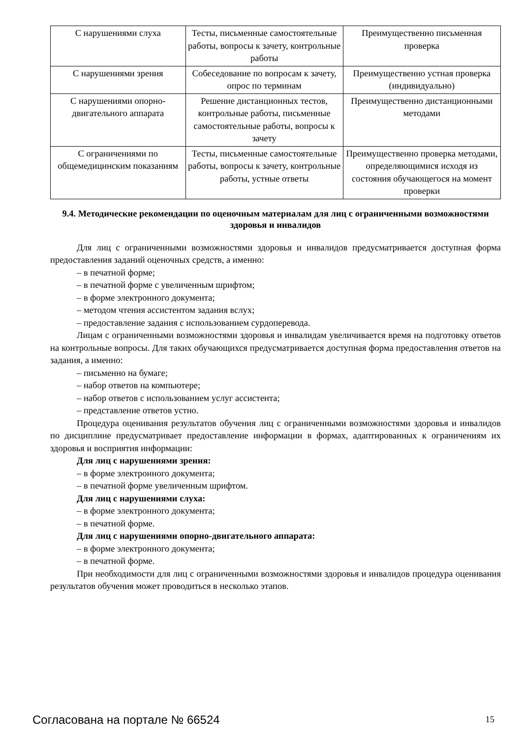| С нарушениями слуха | Тесты, письменные самостоятельные работы, вопросы к зачету, контрольные работы | Преимущественно письменная проверка |
| С нарушениями зрения | Собеседование по вопросам к зачету, опрос по терминам | Преимущественно устная проверка (индивидуально) |
| С нарушениями опорно-двигательного аппарата | Решение дистанционных тестов, контрольные работы, письменные самостоятельные работы, вопросы к зачету | Преимущественно дистанционными методами |
| С ограничениями по общемедицинским показаниям | Тесты, письменные самостоятельные работы, вопросы к зачету, контрольные работы, устные ответы | Преимущественно проверка методами, определяющимися исходя из состояния обучающегося на момент проверки |
9.4. Методические рекомендации по оценочным материалам для лиц с ограниченными возможностями здоровья и инвалидов
Для лиц с ограниченными возможностями здоровья и инвалидов предусматривается доступная форма предоставления заданий оценочных средств, а именно:
– в печатной форме;
– в печатной форме с увеличенным шрифтом;
– в форме электронного документа;
– методом чтения ассистентом задания вслух;
– предоставление задания с использованием сурдоперевода.
Лицам с ограниченными возможностями здоровья и инвалидам увеличивается время на подготовку ответов на контрольные вопросы. Для таких обучающихся предусматривается доступная форма предоставления ответов на задания, а именно:
– письменно на бумаге;
– набор ответов на компьютере;
– набор ответов с использованием услуг ассистента;
– представление ответов устно.
Процедура оценивания результатов обучения лиц с ограниченными возможностями здоровья и инвалидов по дисциплине предусматривает предоставление информации в формах, адаптированных к ограничениям их здоровья и восприятия информации:
Для лиц с нарушениями зрения:
– в форме электронного документа;
– в печатной форме увеличенным шрифтом.
Для лиц с нарушениями слуха:
– в форме электронного документа;
– в печатной форме.
Для лиц с нарушениями опорно-двигательного аппарата:
– в форме электронного документа;
– в печатной форме.
При необходимости для лиц с ограниченными возможностями здоровья и инвалидов процедура оценивания результатов обучения может проводиться в несколько этапов.
Согласована на портале № 66524 15